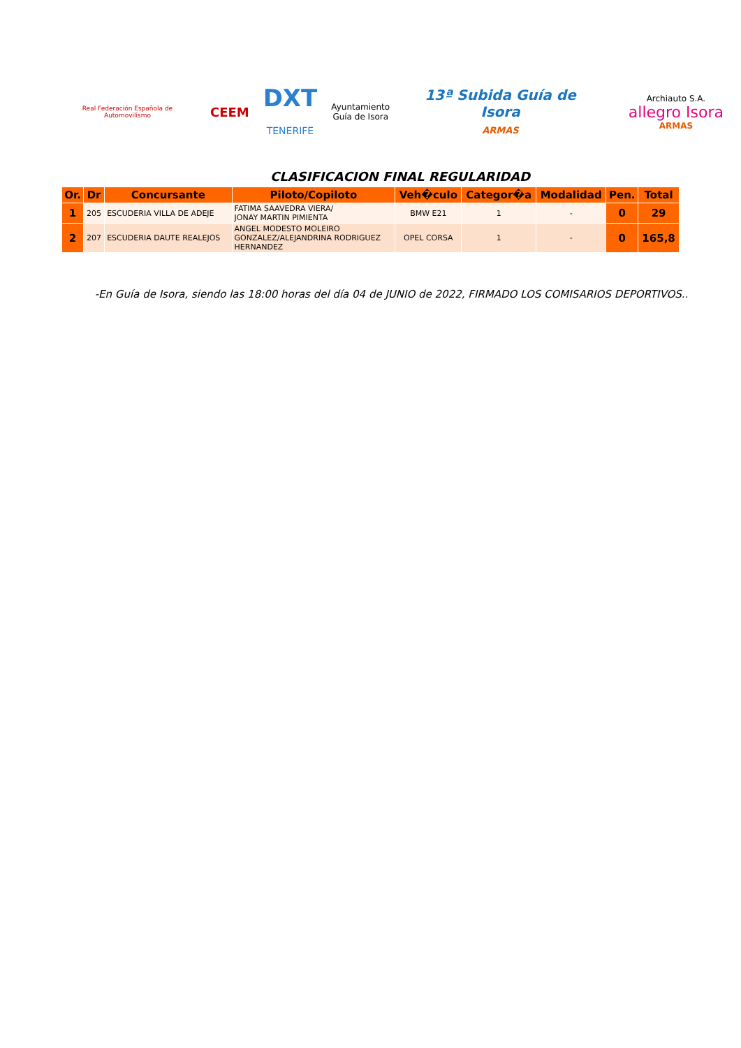Real Federación Española de Automovilismo
CEEM
DXT
TENERIFE
Ayuntamiento
Guía de Isora
13ª Subida Guía de Isora
ARMAS
Archiauto S.A.
allegro Isora ARMAS
CLASIFICACION FINAL REGULARIDAD
| Or. | Dr | Concursante | Piloto/Copiloto | Veh�culo | Categor�a | Modalidad | Pen. | Total |
| --- | --- | --- | --- | --- | --- | --- | --- | --- |
| 1 | 205 | ESCUDERIA VILLA DE ADEJE | FATIMA SAAVEDRA VIERA/ JONAY MARTIN PIMIENTA | BMW E21 | 1 | - | 0 | 29 |
| 2 | 207 | ESCUDERIA DAUTE REALEJOS | ANGEL MODESTO MOLEIRO GONZALEZ/ALEJANDRINA RODRIGUEZ HERNANDEZ | OPEL CORSA | 1 | - | 0 | 165,8 |
-En Guía de Isora, siendo las 18:00 horas del día 04 de JUNIO de 2022, FIRMADO LOS COMISARIOS DEPORTIVOS..